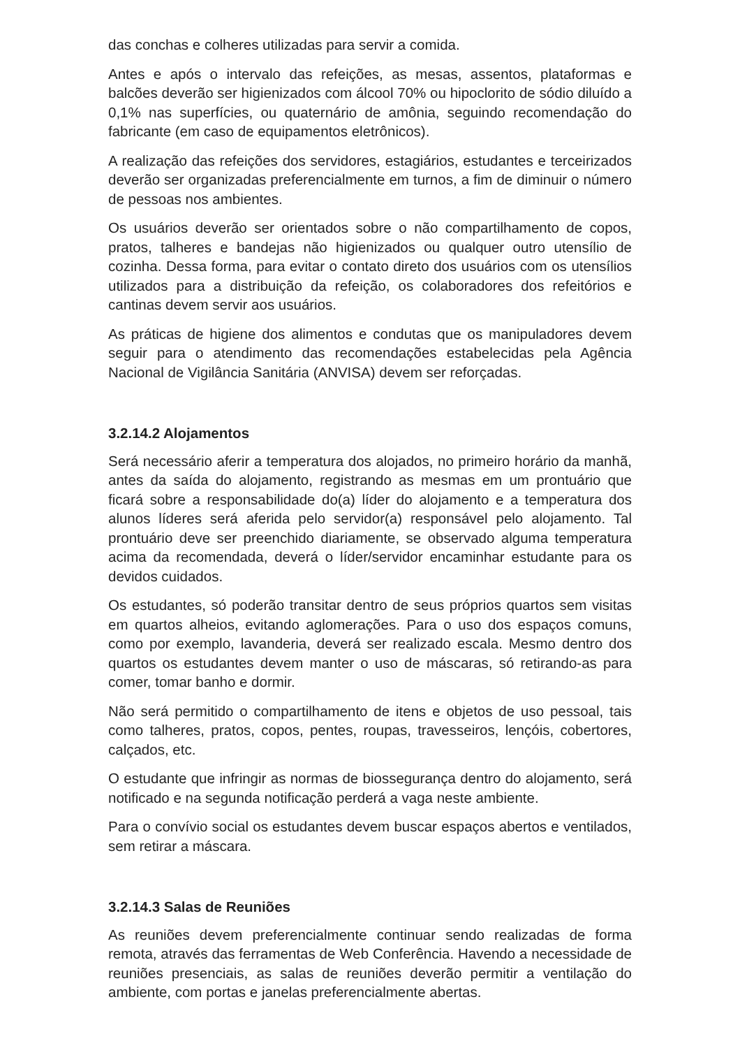das conchas e colheres utilizadas para servir a comida.
Antes e após o intervalo das refeições, as mesas, assentos, plataformas e balcões deverão ser higienizados com álcool 70% ou hipoclorito de sódio diluído a 0,1% nas superfícies, ou quaternário de amônia, seguindo recomendação do fabricante (em caso de equipamentos eletrônicos).
A realização das refeições dos servidores, estagiários, estudantes e terceirizados deverão ser organizadas preferencialmente em turnos, a fim de diminuir o número de pessoas nos ambientes.
Os usuários deverão ser orientados sobre o não compartilhamento de copos, pratos, talheres e bandejas não higienizados ou qualquer outro utensílio de cozinha. Dessa forma, para evitar o contato direto dos usuários com os utensílios utilizados para a distribuição da refeição, os colaboradores dos refeitórios e cantinas devem servir aos usuários.
As práticas de higiene dos alimentos e condutas que os manipuladores devem seguir para o atendimento das recomendações estabelecidas pela Agência Nacional de Vigilância Sanitária (ANVISA) devem ser reforçadas.
3.2.14.2 Alojamentos
Será necessário aferir a temperatura dos alojados, no primeiro horário da manhã, antes da saída do alojamento, registrando as mesmas em um prontuário que ficará sobre a responsabilidade do(a) líder do alojamento e a temperatura dos alunos líderes será aferida pelo servidor(a) responsável pelo alojamento. Tal prontuário deve ser preenchido diariamente, se observado alguma temperatura acima da recomendada, deverá o líder/servidor encaminhar estudante para os devidos cuidados.
Os estudantes, só poderão transitar dentro de seus próprios quartos sem visitas em quartos alheios, evitando aglomerações. Para o uso dos espaços comuns, como por exemplo, lavanderia, deverá ser realizado escala. Mesmo dentro dos quartos os estudantes devem manter o uso de máscaras, só retirando-as para comer, tomar banho e dormir.
Não será permitido o compartilhamento de itens e objetos de uso pessoal, tais como talheres, pratos, copos, pentes, roupas, travesseiros, lençóis, cobertores, calçados, etc.
O estudante que infringir as normas de biossegurança dentro do alojamento, será notificado e na segunda notificação perderá a vaga neste ambiente.
Para o convívio social os estudantes devem buscar espaços abertos e ventilados, sem retirar a máscara.
3.2.14.3 Salas de Reuniões
As reuniões devem preferencialmente continuar sendo realizadas de forma remota, através das ferramentas de Web Conferência. Havendo a necessidade de reuniões presenciais, as salas de reuniões deverão permitir a ventilação do ambiente, com portas e janelas preferencialmente abertas.